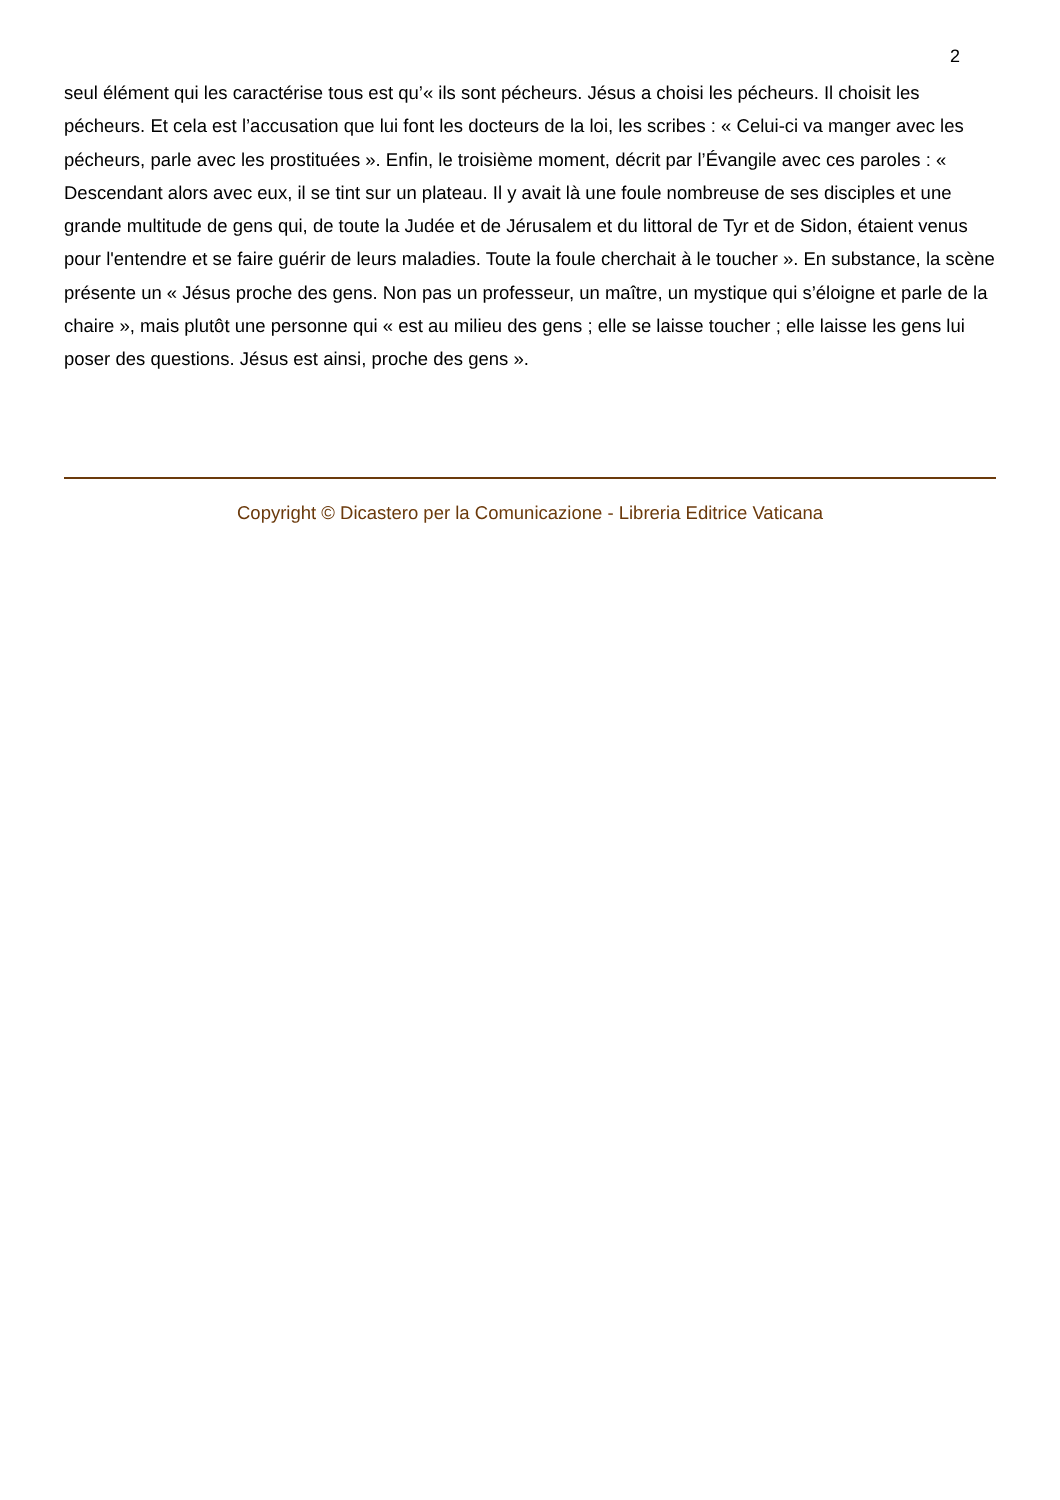2
seul élément qui les caractérise tous est qu’« ils sont pécheurs. Jésus a choisi les pécheurs. Il choisit les pécheurs. Et cela est l’accusation que lui font les docteurs de la loi, les scribes : « Celui-ci va manger avec les pécheurs, parle avec les prostituées ». Enfin, le troisième moment, décrit par l’Évangile avec ces paroles : « Descendant alors avec eux, il se tint sur un plateau. Il y avait là une foule nombreuse de ses disciples et une grande multitude de gens qui, de toute la Judée et de Jérusalem et du littoral de Tyr et de Sidon, étaient venus pour l'entendre et se faire guérir de leurs maladies. Toute la foule cherchait à le toucher ». En substance, la scène présente un « Jésus proche des gens. Non pas un professeur, un maître, un mystique qui s’éloigne et parle de la chaire », mais plutôt une personne qui « est au milieu des gens ; elle se laisse toucher ; elle laisse les gens lui poser des questions. Jésus est ainsi, proche des gens ».
Copyright © Dicastero per la Comunicazione - Libreria Editrice Vaticana